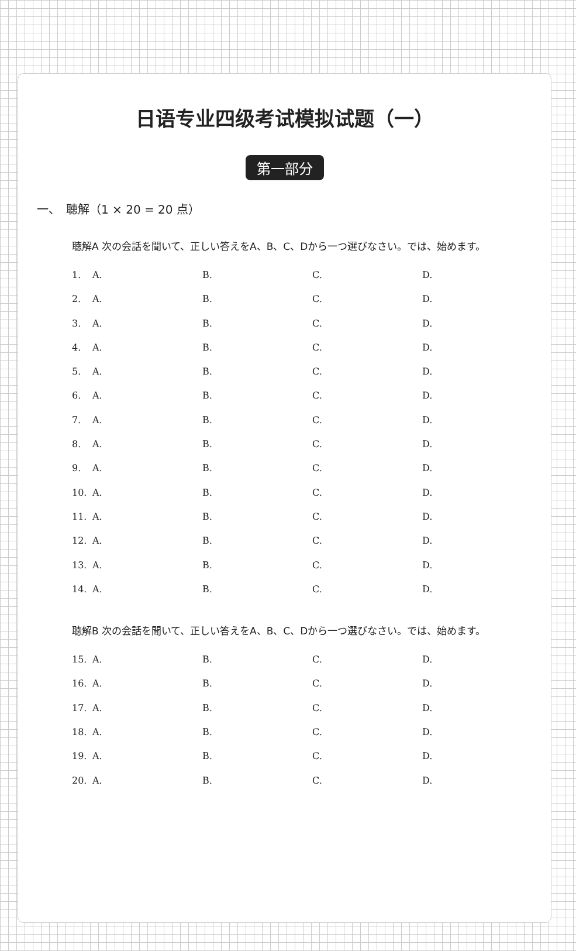日语专业四级考试模拟试题（一）
第一部分
一、　聴解（1 × 20 = 20 点）
聴解A 次の会話を聞いて、正しい答えをA、B、C、Dから一つ選びなさい。では、始めます。
1. A. B. C. D.
2. A. B. C. D.
3. A. B. C. D.
4. A. B. C. D.
5. A. B. C. D.
6. A. B. C. D.
7. A. B. C. D.
8. A. B. C. D.
9. A. B. C. D.
10. A. B. C. D.
11. A. B. C. D.
12. A. B. C. D.
13. A. B. C. D.
14. A. B. C. D.
聴解B 次の会話を聞いて、正しい答えをA、B、C、Dから一つ選びなさい。では、始めます。
15. A. B. C. D.
16. A. B. C. D.
17. A. B. C. D.
18. A. B. C. D.
19. A. B. C. D.
20. A. B. C. D.